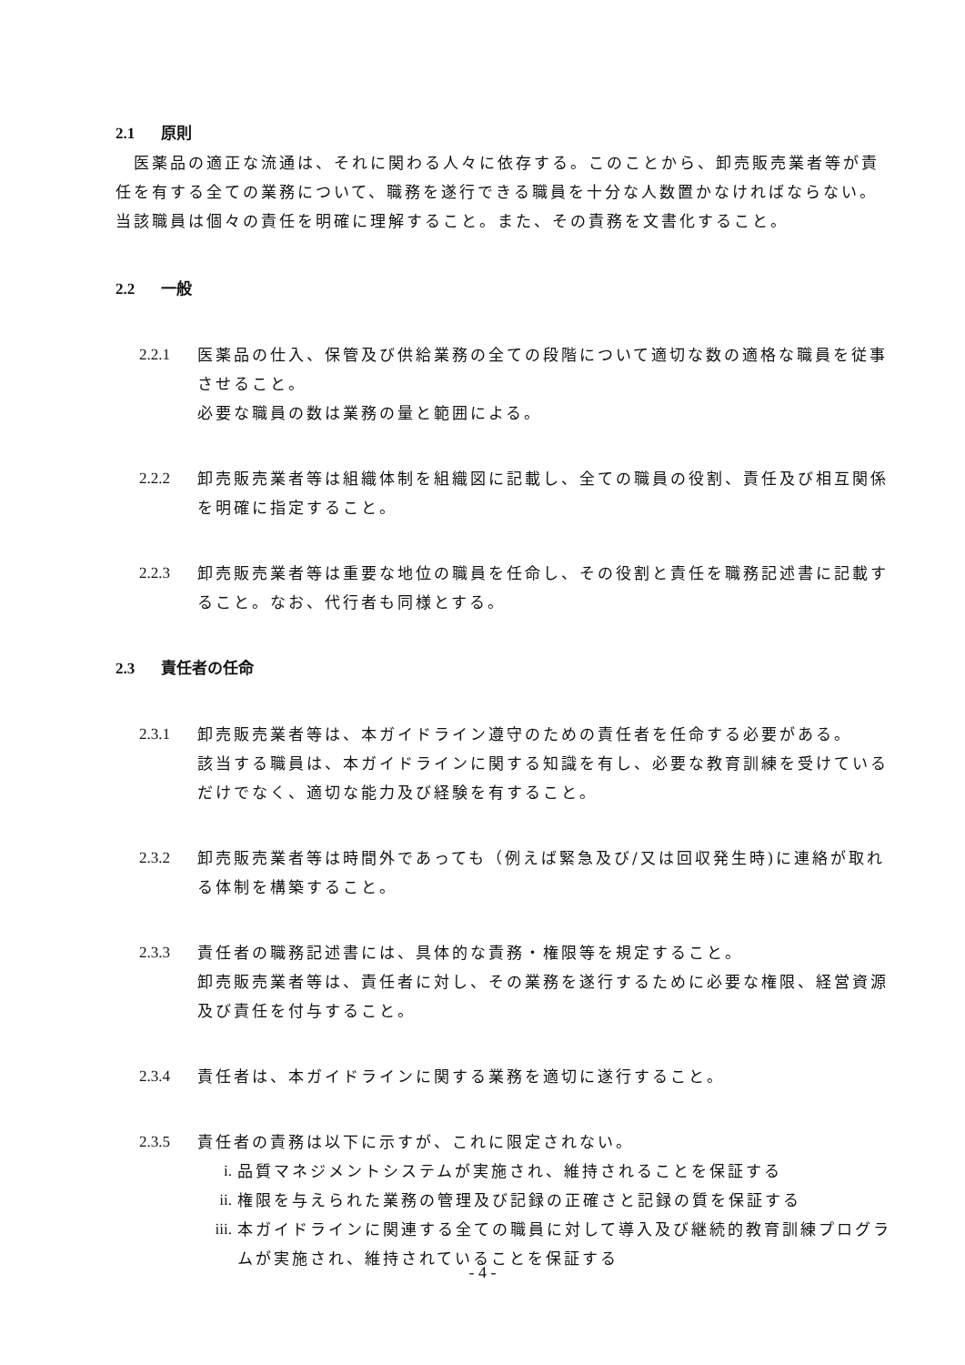2.1 原則
　医薬品の適正な流通は、それに関わる人々に依存する。このことから、卸売販売業者等が責任を有する全ての業務について、職務を遂行できる職員を十分な人数置かなければならない。当該職員は個々の責任を明確に理解すること。また、その責務を文書化すること。
2.2 一般
2.2.1 医薬品の仕入、保管及び供給業務の全ての段階について適切な数の適格な職員を従事させること。
必要な職員の数は業務の量と範囲による。
2.2.2 卸売販売業者等は組織体制を組織図に記載し、全ての職員の役割、責任及び相互関係を明確に指定すること。
2.2.3 卸売販売業者等は重要な地位の職員を任命し、その役割と責任を職務記述書に記載すること。なお、代行者も同様とする。
2.3 責任者の任命
2.3.1 卸売販売業者等は、本ガイドライン遵守のための責任者を任命する必要がある。
該当する職員は、本ガイドラインに関する知識を有し、必要な教育訓練を受けているだけでなく、適切な能力及び経験を有すること。
2.3.2 卸売販売業者等は時間外であっても（例えば緊急及び/又は回収発生時)に連絡が取れる体制を構築すること。
2.3.3 責任者の職務記述書には、具体的な責務・権限等を規定すること。
卸売販売業者等は、責任者に対し、その業務を遂行するために必要な権限、経営資源及び責任を付与すること。
2.3.4 責任者は、本ガイドラインに関する業務を適切に遂行すること。
2.3.5 責任者の責務は以下に示すが、これに限定されない。
i. 品質マネジメントシステムが実施され、維持されることを保証する
ii. 権限を与えられた業務の管理及び記録の正確さと記録の質を保証する
iii.
本ガイドラインに関連する全ての職員に対して導入及び継続的教育訓練プログラムが実施され、維持されていることを保証する
- 4 -